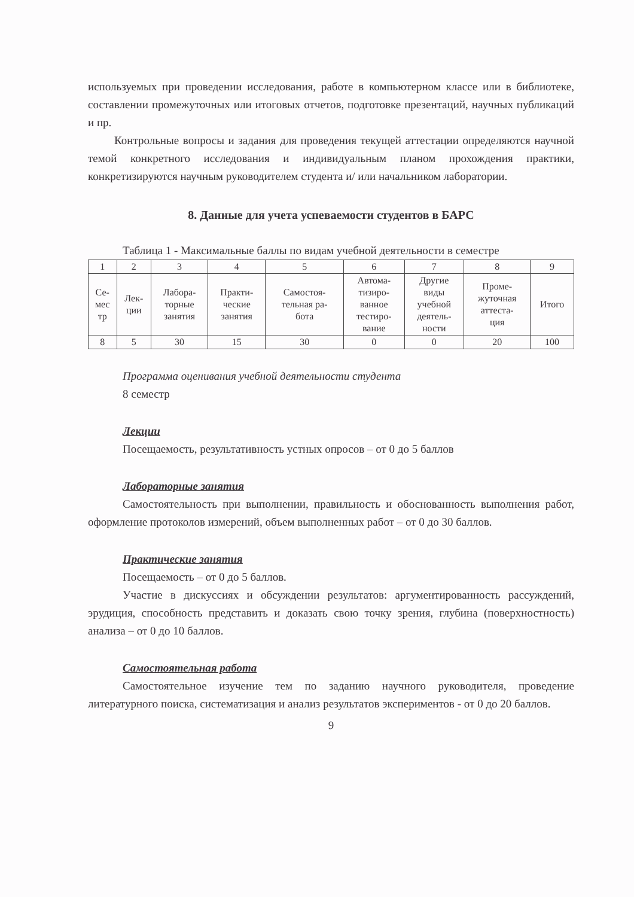используемых при проведении исследования, работе в компьютерном классе или в библиотеке, составлении промежуточных или итоговых отчетов, подготовке презентаций, научных публикаций и пр.
Контрольные вопросы и задания для проведения текущей аттестации определяются научной темой конкретного исследования и индивидуальным планом прохождения практики, конкретизируются научным руководителем студента и/ или начальником лаборатории.
8. Данные для учета успеваемости студентов в БАРС
Таблица 1 - Максимальные баллы по видам учебной деятельности в семестре
| 1 | 2 | 3 | 4 | 5 | 6 | 7 | 8 | 9 |
| Се- мес тр | Лек- ции | Лабора- торные занятия | Практи- ческие занятия | Самостоя- тельная ра- бота | Автома- тизиро- ванное тестиро- вание | Другие виды учебной деятель- ности | Проме- жуточная аттеста- ция | Итого |
| 8 | 5 | 30 | 15 | 30 | 0 | 0 | 20 | 100 |
Программа оценивания учебной деятельности студента
8 семестр
Лекции
Посещаемость, результативность устных опросов – от 0 до 5 баллов
Лабораторные занятия
Самостоятельность при выполнении, правильность и обоснованность выполнения работ, оформление протоколов измерений, объем выполненных работ – от 0 до 30 баллов.
Практические занятия
Посещаемость – от 0 до 5 баллов.
Участие в дискуссиях и обсуждении результатов: аргументированность рассуждений, эрудиция, способность представить и доказать свою точку зрения, глубина (поверхностность) анализа – от 0 до 10 баллов.
Самостоятельная работа
Самостоятельное изучение тем по заданию научного руководителя, проведение литературного поиска, систематизация и анализ результатов экспериментов - от 0 до 20 баллов.
9